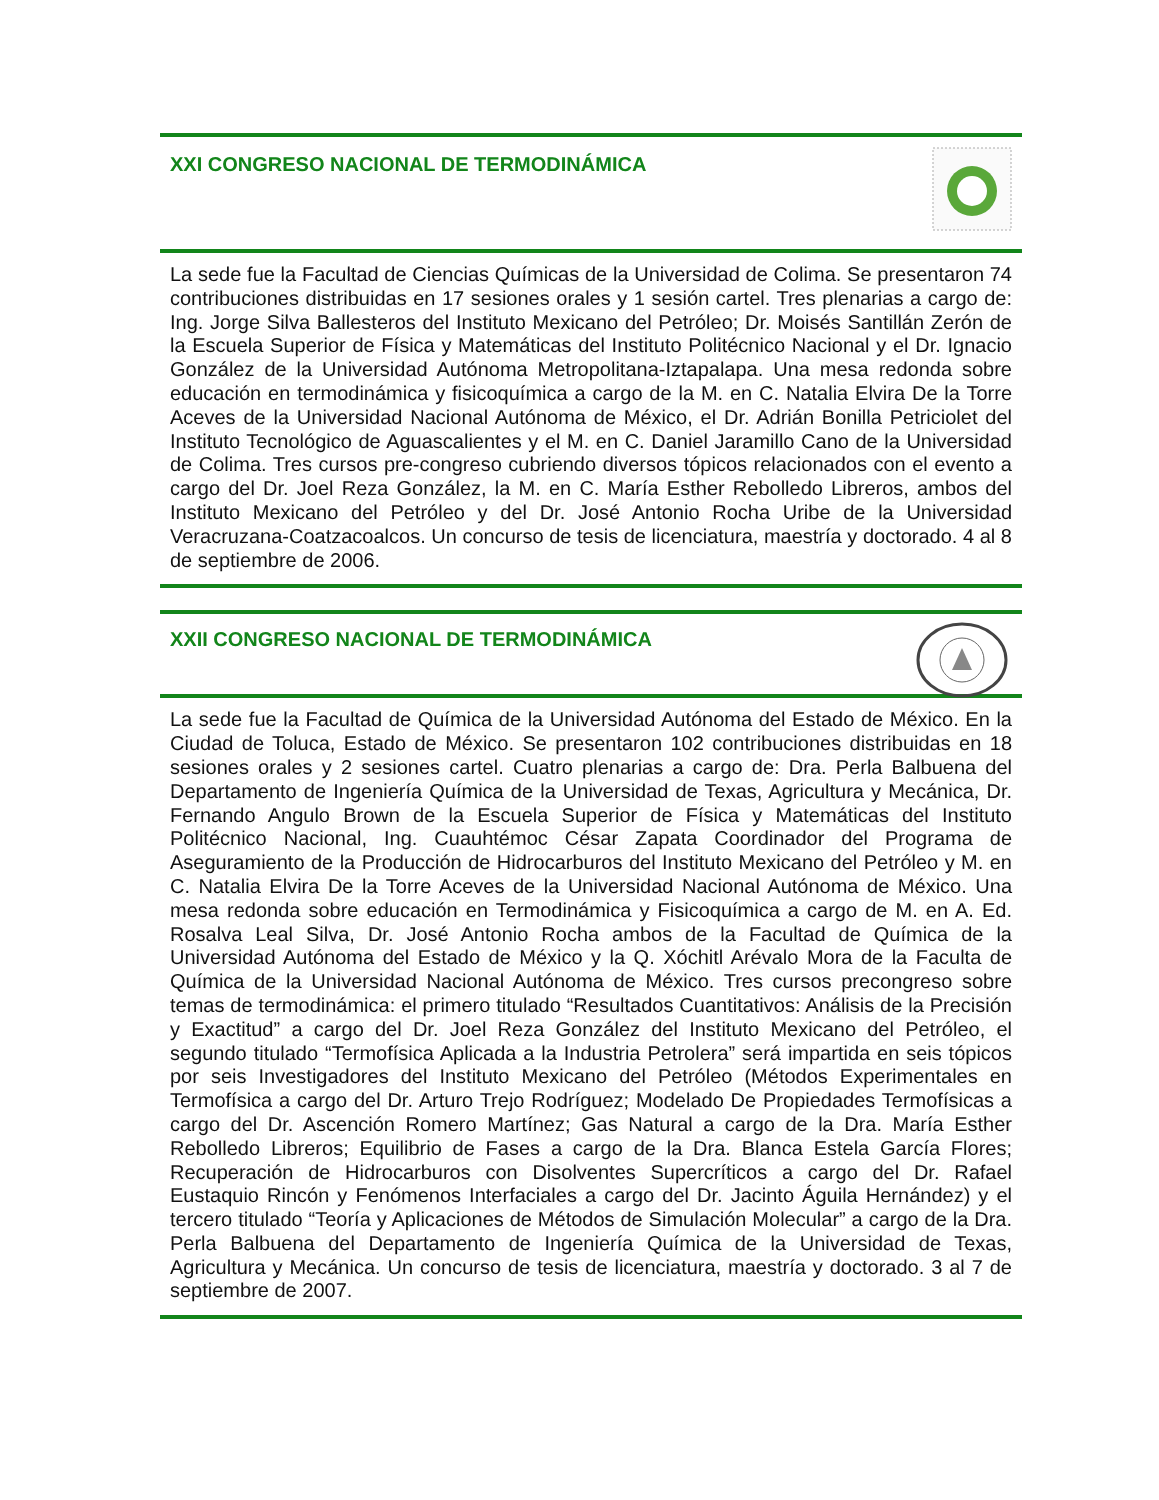XXI CONGRESO NACIONAL DE TERMODINÁMICA
La sede fue la Facultad de Ciencias Químicas de la Universidad de Colima. Se presentaron 74 contribuciones distribuidas en 17 sesiones orales y 1 sesión cartel. Tres plenarias a cargo de: Ing. Jorge Silva Ballesteros del Instituto Mexicano del Petróleo; Dr. Moisés Santillán Zerón de la Escuela Superior de Física y Matemáticas del Instituto Politécnico Nacional y el Dr. Ignacio González de la Universidad Autónoma Metropolitana-Iztapalapa. Una mesa redonda sobre educación en termodinámica y fisicoquímica a cargo de la M. en C. Natalia Elvira De la Torre Aceves de la Universidad Nacional Autónoma de México, el Dr. Adrián Bonilla Petriciolet del Instituto Tecnológico de Aguascalientes y el M. en C. Daniel Jaramillo Cano de la Universidad de Colima. Tres cursos pre-congreso cubriendo diversos tópicos relacionados con el evento a cargo del Dr. Joel Reza González, la M. en C. María Esther Rebolledo Libreros, ambos del Instituto Mexicano del Petróleo y del Dr. José Antonio Rocha Uribe de la Universidad Veracruzana-Coatzacoalcos. Un concurso de tesis de licenciatura, maestría y doctorado. 4 al 8 de septiembre de 2006.
XXII CONGRESO NACIONAL DE TERMODINÁMICA
La sede fue la Facultad de Química de la Universidad Autónoma del Estado de México. En la Ciudad de Toluca, Estado de México. Se presentaron 102 contribuciones distribuidas en 18 sesiones orales y 2 sesiones cartel. Cuatro plenarias a cargo de: Dra. Perla Balbuena del Departamento de Ingeniería Química de la Universidad de Texas, Agricultura y Mecánica, Dr. Fernando Angulo Brown de la Escuela Superior de Física y Matemáticas del Instituto Politécnico Nacional, Ing. Cuauhtémoc César Zapata Coordinador del Programa de Aseguramiento de la Producción de Hidrocarburos del Instituto Mexicano del Petróleo y M. en C. Natalia Elvira De la Torre Aceves de la Universidad Nacional Autónoma de México. Una mesa redonda sobre educación en Termodinámica y Fisicoquímica a cargo de M. en A. Ed. Rosalva Leal Silva, Dr. José Antonio Rocha ambos de la Facultad de Química de la Universidad Autónoma del Estado de México y la Q. Xóchitl Arévalo Mora de la Faculta de Química de la Universidad Nacional Autónoma de México. Tres cursos precongreso sobre temas de termodinámica: el primero titulado “Resultados Cuantitativos: Análisis de la Precisión y Exactitud” a cargo del Dr. Joel Reza González del Instituto Mexicano del Petróleo, el segundo titulado “Termofísica Aplicada a la Industria Petrolera” será impartida en seis tópicos por seis Investigadores del Instituto Mexicano del Petróleo (Métodos Experimentales en Termofísica a cargo del Dr. Arturo Trejo Rodríguez; Modelado De Propiedades Termofísicas a cargo del Dr. Ascención Romero Martínez; Gas Natural a cargo de la Dra. María Esther Rebolledo Libreros; Equilibrio de Fases a cargo de la Dra. Blanca Estela García Flores; Recuperación de Hidrocarburos con Disolventes Supercríticos a cargo del Dr. Rafael Eustaquio Rincón y Fenómenos Interfaciales a cargo del Dr. Jacinto Águila Hernández) y el tercero titulado “Teoría y Aplicaciones de Métodos de Simulación Molecular” a cargo de la Dra. Perla Balbuena del Departamento de Ingeniería Química de la Universidad de Texas, Agricultura y Mecánica. Un concurso de tesis de licenciatura, maestría y doctorado. 3 al 7 de septiembre de 2007.